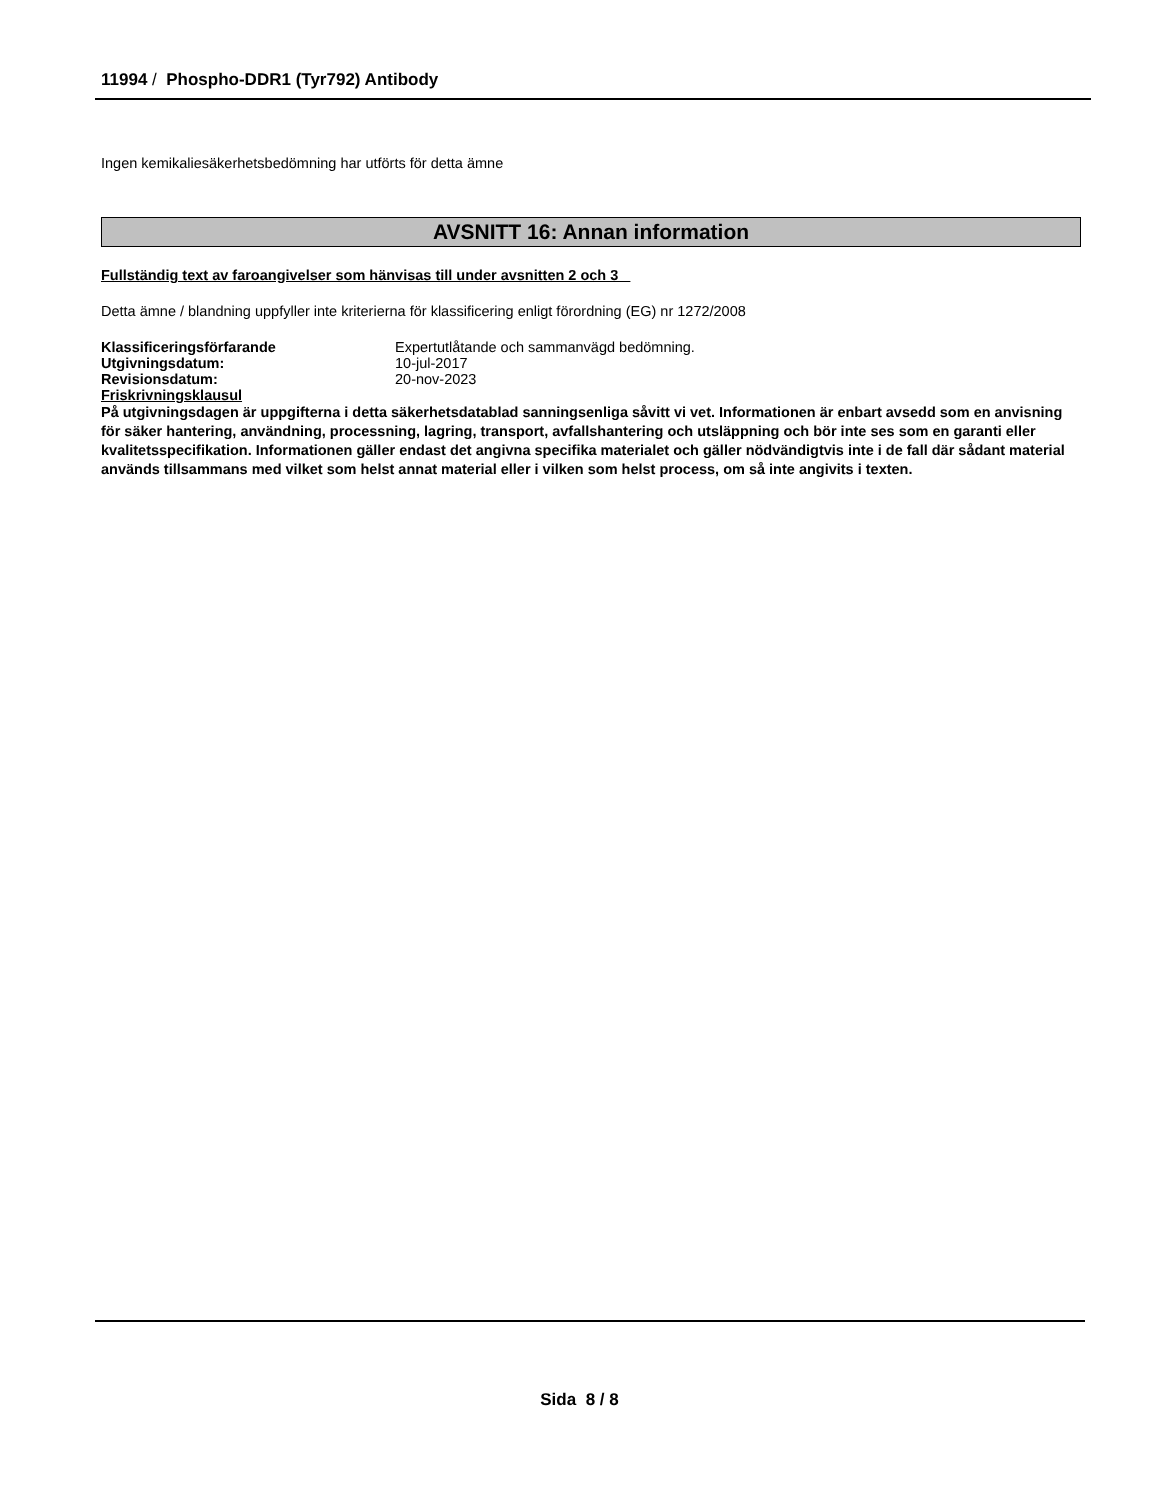11994 / Phospho-DDR1 (Tyr792) Antibody
Ingen kemikaliesäkerhetsbedömning har utförts för detta ämne
AVSNITT 16: Annan information
Fullständig text av faroangivelser som hänvisas till under avsnitten 2 och 3
Detta ämne / blandning uppfyller inte kriterierna för klassificering enligt förordning (EG) nr 1272/2008
| Klassificeringsförfarande | Expertutlåtande och sammanvägd bedömning. |
| Utgivningsdatum: | 10-jul-2017 |
| Revisionsdatum: | 20-nov-2023 |
Friskrivningsklausul
På utgivningsdagen är uppgifterna i detta säkerhetsdatablad sanningsenliga såvitt vi vet. Informationen är enbart avsedd som en anvisning för säker hantering, användning, processning, lagring, transport, avfallshantering och utsläppning och bör inte ses som en garanti eller kvalitetsspecifikation. Informationen gäller endast det angivna specifika materialet och gäller nödvändigtvis inte i de fall där sådant material används tillsammans med vilket som helst annat material eller i vilken som helst process, om så inte angivits i texten.
Sida 8 / 8